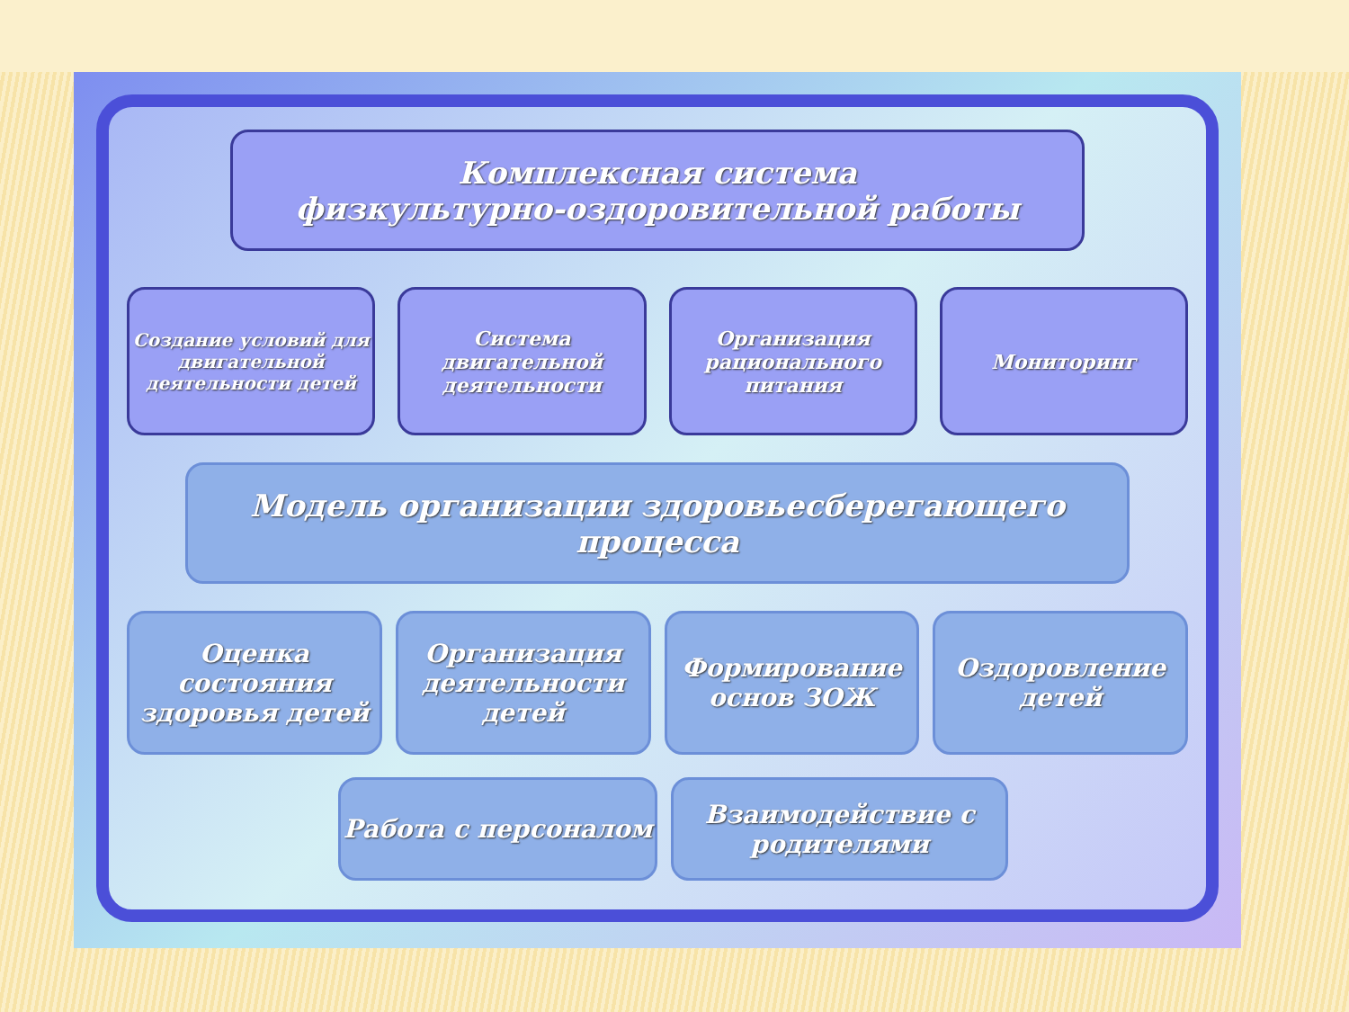Комплексная система
физкультурно-оздоровительной работы
Создание условий для двигательной деятельности детей
Система двигательной деятельности
Организация рационального питания
Мониторинг
Модель организации здоровьесберегающего процесса
Оценка состояния здоровья детей
Организация деятельности детей Формирование основ ЗОЖ Оздоровление детей
Работа с персоналом Взаимодействие с родителями